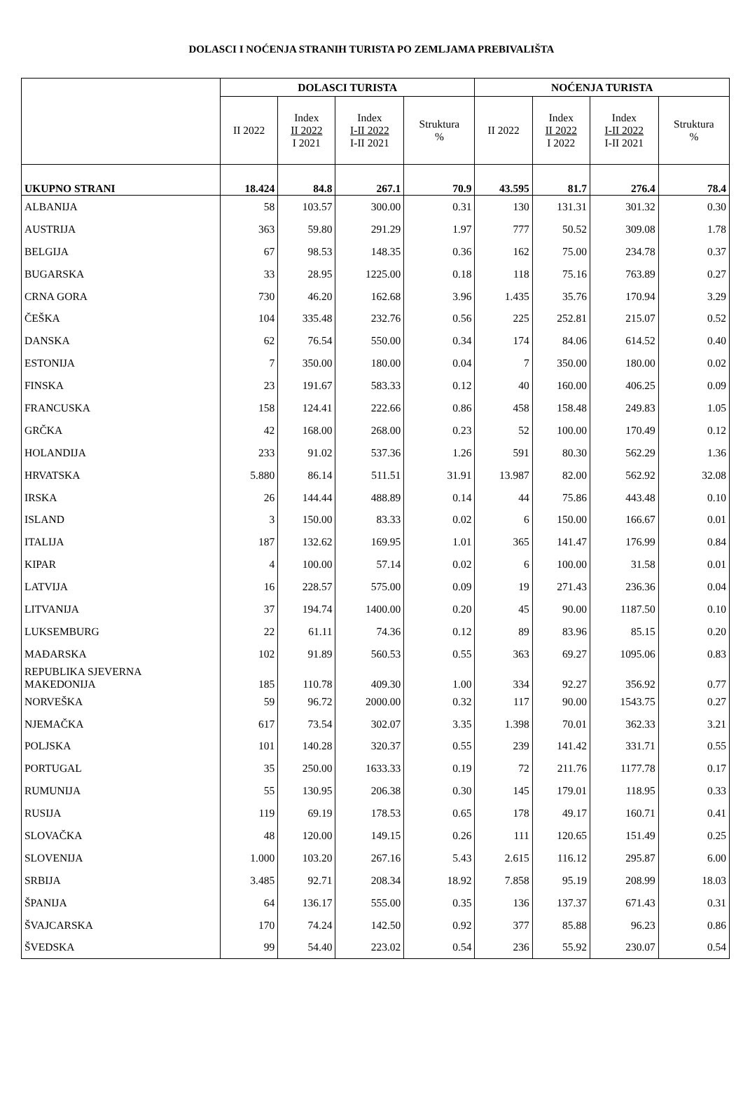DOLASCI I NOĆENJA STRANIH TURISTA PO ZEMLJAMA PREBIVALIŠTA
| | DOLASCI TURISTA | | | | NOĆENJA TURISTA | | | |
| --- | --- | --- | --- | --- | --- | --- | --- | --- |
| | II 2022 | Index II 2022 I 2021 | Index I-II 2022 I-II 2021 | Struktura % | II 2022 | Index II 2022 I 2022 | Index I-II 2022 I-II 2021 | Struktura % |
| UKUPNO STRANI | 18.424 | 84.8 | 267.1 | 70.9 | 43.595 | 81.7 | 276.4 | 78.4 |
| ALBANIJA | 58 | 103.57 | 300.00 | 0.31 | 130 | 131.31 | 301.32 | 0.30 |
| AUSTRIJA | 363 | 59.80 | 291.29 | 1.97 | 777 | 50.52 | 309.08 | 1.78 |
| BELGIJA | 67 | 98.53 | 148.35 | 0.36 | 162 | 75.00 | 234.78 | 0.37 |
| BUGARSKA | 33 | 28.95 | 1225.00 | 0.18 | 118 | 75.16 | 763.89 | 0.27 |
| CRNA GORA | 730 | 46.20 | 162.68 | 3.96 | 1.435 | 35.76 | 170.94 | 3.29 |
| ČEŠKA | 104 | 335.48 | 232.76 | 0.56 | 225 | 252.81 | 215.07 | 0.52 |
| DANSKA | 62 | 76.54 | 550.00 | 0.34 | 174 | 84.06 | 614.52 | 0.40 |
| ESTONIJA | 7 | 350.00 | 180.00 | 0.04 | 7 | 350.00 | 180.00 | 0.02 |
| FINSKA | 23 | 191.67 | 583.33 | 0.12 | 40 | 160.00 | 406.25 | 0.09 |
| FRANCUSKA | 158 | 124.41 | 222.66 | 0.86 | 458 | 158.48 | 249.83 | 1.05 |
| GRČKA | 42 | 168.00 | 268.00 | 0.23 | 52 | 100.00 | 170.49 | 0.12 |
| HOLANDIJA | 233 | 91.02 | 537.36 | 1.26 | 591 | 80.30 | 562.29 | 1.36 |
| HRVATSKA | 5.880 | 86.14 | 511.51 | 31.91 | 13.987 | 82.00 | 562.92 | 32.08 |
| IRSKA | 26 | 144.44 | 488.89 | 0.14 | 44 | 75.86 | 443.48 | 0.10 |
| ISLAND | 3 | 150.00 | 83.33 | 0.02 | 6 | 150.00 | 166.67 | 0.01 |
| ITALIJA | 187 | 132.62 | 169.95 | 1.01 | 365 | 141.47 | 176.99 | 0.84 |
| KIPAR | 4 | 100.00 | 57.14 | 0.02 | 6 | 100.00 | 31.58 | 0.01 |
| LATVIJA | 16 | 228.57 | 575.00 | 0.09 | 19 | 271.43 | 236.36 | 0.04 |
| LITVANIJA | 37 | 194.74 | 1400.00 | 0.20 | 45 | 90.00 | 1187.50 | 0.10 |
| LUKSEMBURG | 22 | 61.11 | 74.36 | 0.12 | 89 | 83.96 | 85.15 | 0.20 |
| MAĐARSKA | 102 | 91.89 | 560.53 | 0.55 | 363 | 69.27 | 1095.06 | 0.83 |
| REPUBLIKA SJEVERNA MAKEDONIJA | 185 | 110.78 | 409.30 | 1.00 | 334 | 92.27 | 356.92 | 0.77 |
| NORVEŠKA | 59 | 96.72 | 2000.00 | 0.32 | 117 | 90.00 | 1543.75 | 0.27 |
| NJEMAČKA | 617 | 73.54 | 302.07 | 3.35 | 1.398 | 70.01 | 362.33 | 3.21 |
| POLJSKA | 101 | 140.28 | 320.37 | 0.55 | 239 | 141.42 | 331.71 | 0.55 |
| PORTUGAL | 35 | 250.00 | 1633.33 | 0.19 | 72 | 211.76 | 1177.78 | 0.17 |
| RUMUNIJA | 55 | 130.95 | 206.38 | 0.30 | 145 | 179.01 | 118.95 | 0.33 |
| RUSIJA | 119 | 69.19 | 178.53 | 0.65 | 178 | 49.17 | 160.71 | 0.41 |
| SLOVAČKA | 48 | 120.00 | 149.15 | 0.26 | 111 | 120.65 | 151.49 | 0.25 |
| SLOVENIJA | 1.000 | 103.20 | 267.16 | 5.43 | 2.615 | 116.12 | 295.87 | 6.00 |
| SRBIJA | 3.485 | 92.71 | 208.34 | 18.92 | 7.858 | 95.19 | 208.99 | 18.03 |
| ŠPANIJA | 64 | 136.17 | 555.00 | 0.35 | 136 | 137.37 | 671.43 | 0.31 |
| ŠVAJCARSKA | 170 | 74.24 | 142.50 | 0.92 | 377 | 85.88 | 96.23 | 0.86 |
| ŠVEDSKA | 99 | 54.40 | 223.02 | 0.54 | 236 | 55.92 | 230.07 | 0.54 |